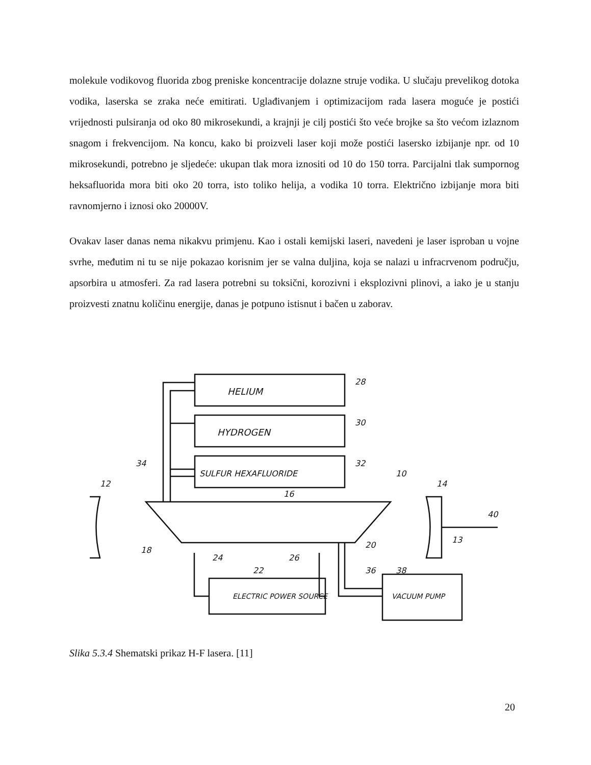molekule vodikovog fluorida zbog preniske koncentracije dolazne struje vodika. U slučaju prevelikog dotoka vodika, laserska se zraka neće emitirati. Uglađivanjem i optimizacijom rada lasera moguće je postići vrijednosti pulsiranja od oko 80 mikrosekundi, a krajnji je cilj postići što veće brojke sa što većom izlaznom snagom i frekvencijom. Na koncu, kako bi proizveli laser koji može postići lasersko izbijanje npr. od 10 mikrosekundi, potrebno je sljedeće: ukupan tlak mora iznositi od 10 do 150 torra. Parcijalni tlak sumpornog heksafluorida mora biti oko 20 torra, isto toliko helija, a vodika 10 torra. Električno izbijanje mora biti ravnomjerno i iznosi oko 20000V.
Ovakav laser danas nema nikakvu primjenu. Kao i ostali kemijski laseri, navedeni je laser isproban u vojne svrhe, međutim ni tu se nije pokazao korisnim jer se valna duljina, koja se nalazi u infracrvenom području, apsorbira u atmosferi. Za rad lasera potrebni su toksični, korozivni i eksplozivni plinovi, a iako je u stanju proizvesti znatnu količinu energije, danas je potpuno istisnut i bačen u zaborav.
HELIUM
HYDROGEN
SULFUR HEXAFLUORIDE
ELECTRIC POWER SOURCE
VACUUM PUMP
12
14
28
30
32
34
10
16
18
20
22
24
26
36
38
40
13
Slika 5.3.4 Shematski prikaz H-F lasera. [11]
20